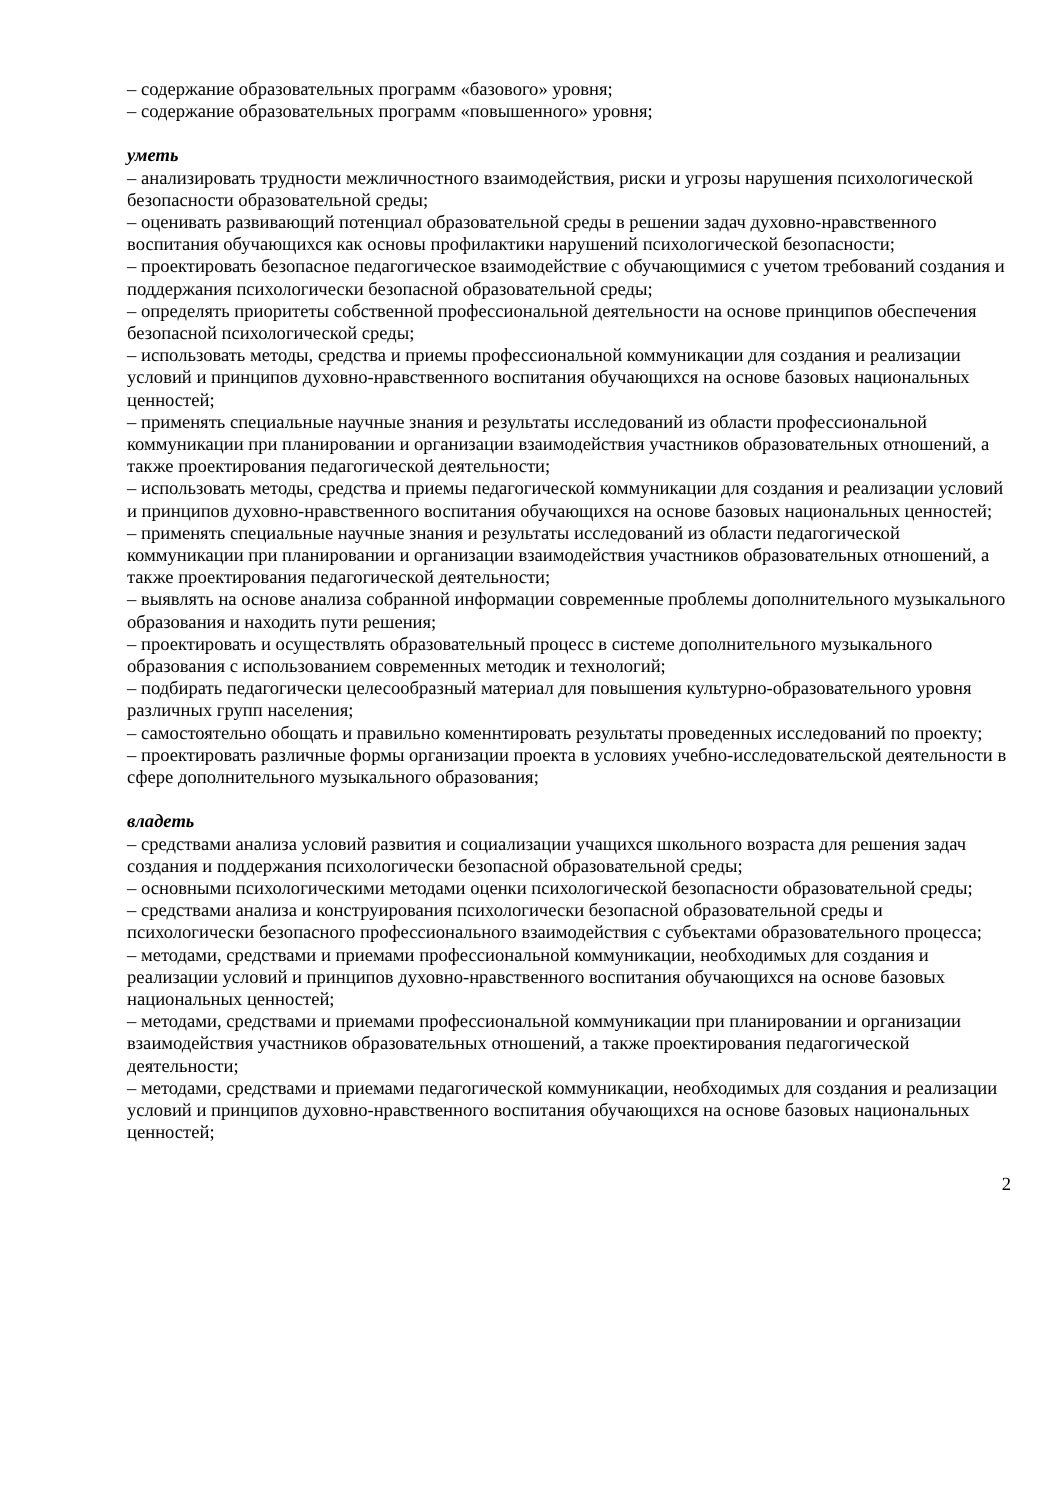– содержание образовательных программ «базового» уровня;
– содержание образовательных программ «повышенного» уровня;
уметь
– анализировать трудности межличностного взаимодействия, риски и угрозы нарушения психологической безопасности образовательной среды;
– оценивать развивающий потенциал образовательной среды в решении задач духовно-нравственного воспитания обучающихся как основы профилактики нарушений психологической безопасности;
– проектировать безопасное педагогическое взаимодействие с обучающимися с учетом требований создания и поддержания психологически безопасной образовательной среды;
– определять приоритеты собственной профессиональной деятельности на основе принципов обеспечения безопасной психологической среды;
– использовать методы, средства и приемы профессиональной коммуникации для создания и реализации условий и принципов духовно-нравственного воспитания обучающихся на основе базовых национальных ценностей;
– применять специальные научные знания и результаты исследований из области профессиональной коммуникации при планировании и организации взаимодействия участников образовательных отношений, а также проектирования педагогической деятельности;
– использовать методы, средства и приемы педагогической коммуникации для создания и реализации условий и принципов духовно-нравственного воспитания обучающихся на основе базовых национальных ценностей;
– применять специальные научные знания и результаты исследований из области педагогической коммуникации при планировании и организации взаимодействия участников образовательных отношений, а также проектирования педагогической деятельности;
– выявлять на основе анализа собранной информации современные проблемы дополнительного музыкального образования и находить пути решения;
– проектировать и осуществлять образовательный процесс в системе дополнительного музыкального образования с использованием современных методик и технологий;
– подбирать педагогически целесообразный материал для повышения культурно-образовательного уровня различных групп населения;
– самостоятельно обощать и правильно коменнтировать результаты проведенных исследований по проекту;
– проектировать различные формы организации проекта в условиях учебно-исследовательской деятельности в сфере дополнительного музыкального образования;
владеть
– средствами анализа условий развития и социализации учащихся школьного возраста для решения задач создания и поддержания психологически безопасной образовательной среды;
– основными психологическими методами оценки психологической безопасности образовательной среды;
– средствами анализа и конструирования психологически безопасной образовательной среды и психологически безопасного профессионального взаимодействия с субъектами образовательного процесса;
– методами, средствами и приемами профессиональной коммуникации, необходимых для создания и реализации условий и принципов духовно-нравственного воспитания обучающихся на основе базовых национальных ценностей;
– методами, средствами и приемами профессиональной коммуникации при планировании и организации взаимодействия участников образовательных отношений, а также проектирования педагогической деятельности;
– методами, средствами и приемами педагогической коммуникации, необходимых для создания и реализации условий и принципов духовно-нравственного воспитания обучающихся на основе базовых национальных ценностей;
2